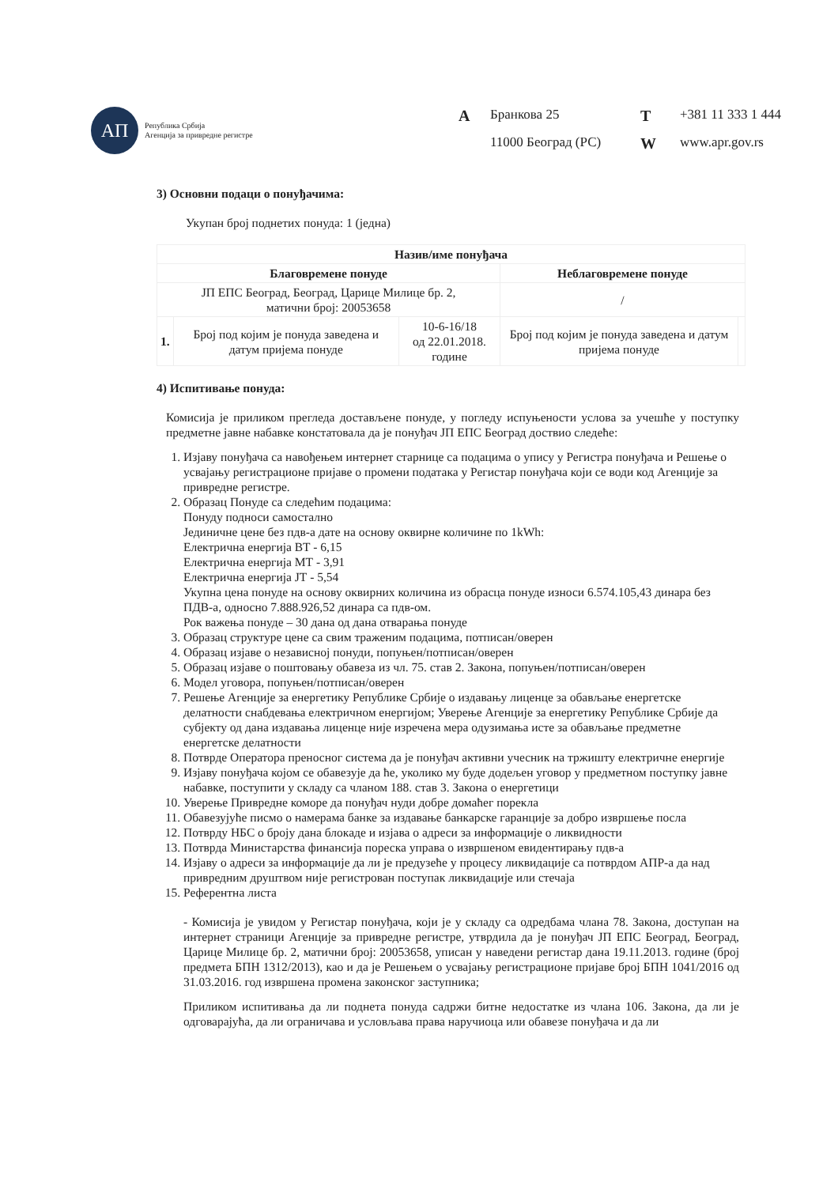АП
Република Србија
Агенција за привредне регистре
A Бранкова 25 T +381 11 333 1 444 11000 Београд (РС) W www.apr.gov.rs
3) Основни подаци о понуђачима:
Укупан број поднетих понуда: 1 (једна)
| Назив/име понуђача | | | | |
| --- | --- | --- | --- | --- |
| Благовремене понуде | | | Неблаговремене понуде | |
| ЈП ЕПС Београд, Београд, Царице Милице бр. 2, матични број: 20053658 | | | / | |
| 1. | Број под којим је понуда заведена и датум пријема понуде | 10-6-16/18 од 22.01.2018. године | Број под којим је понуда заведена и датум пријема понуде | |
4) Испитивање понуда:
Комисија је приликом прегледа достављене понуде, у погледу испуњености услова за учешће у поступку предметне јавне набавке констатовала да је понуђач ЈП ЕПС Београд доствио следеће:
1. Изјаву понуђача са навођењем интернет старнице са подацима о упису у Регистра понуђача и Решење о усвајању регистрационе пријаве о промени података у Регистар понуђача који се води код Агенције за привредне регистре.
2. Образац Понуде са следећим подацима:
Понуду подноси самостално
Јединичне цене без пдв-а дате на основу оквирне количине по 1kWh:
Електрична енергија ВТ - 6,15
Електрична енергија МТ - 3,91
Електрична енергија ЈТ - 5,54
Укупна цена понуде на основу оквирних количина из обрасца понуде износи 6.574.105,43 динара без ПДВ-а, односно 7.888.926,52 динара са пдв-ом.
Рок важења понуде – 30 дана од дана отварања понуде
3. Образац структуре цене са свим траженим подацима, потписан/оверен
4. Образац изјаве о независној понуди, попуњен/потписан/оверен
5. Образац изјаве о поштовању обавеза из чл. 75. став 2. Закона, попуњен/потписан/оверен
6. Модел уговора, попуњен/потписан/оверен
7. Решење Агенције за енергетику Републике Србије о издавању лиценце за обављање енергетске делатности снабдевања електричном енергијом; Уверење Агенције за енергетику Републике Србије да субјекту од дана издавања лиценце није изречена мера одузимања исте за обављање предметне енергетске делатности
8. Потврде Оператора преносног система да је понуђач активни учесник на тржишту електричне енергије
9. Изјаву понуђача којом се обавезује да ће, уколико му буде додељен уговор у предметном поступку јавне набавке, поступити у складу са чланом 188. став 3. Закона о енергетици
10. Уверење Привредне коморе да понуђач нуди добре домаћег порекла
11. Обавезујуће писмо о намерама банке за издавање банкарске гаранције за добро извршење посла
12. Потврду НБС о броју дана блокаде и изјава о адреси за информације о ликвидности
13. Потврда Министарства финансија пореска управа о извршеном евидентирању пдв-а
14. Изјаву о адреси за информације да ли је предузеће у процесу ликвидације са потврдом АПР-а да над привредним друштвом није регистрован поступак ликвидације или стечаја
15. Референтна листа
- Комисија је увидом у Регистар понуђача, који је у складу са одредбама члана 78. Закона, доступан на интернет страници Агенције за привредне регистре, утврдила да је понуђач ЈП ЕПС Београд, Београд, Царице Милице бр. 2, матични број: 20053658, уписан у наведени регистар дана 19.11.2013. године (број предмета БПН 1312/2013), као и да је Решењем о усвајању регистрационе пријаве број БПН 1041/2016 од 31.03.2016. год извршена промена законског заступника;
Приликом испитивања да ли поднета понуда садржи битне недостатке из члана 106. Закона, да ли је одговарајућа, да ли ограничава и условљава права наручиоца или обавезе понуђача и да ли